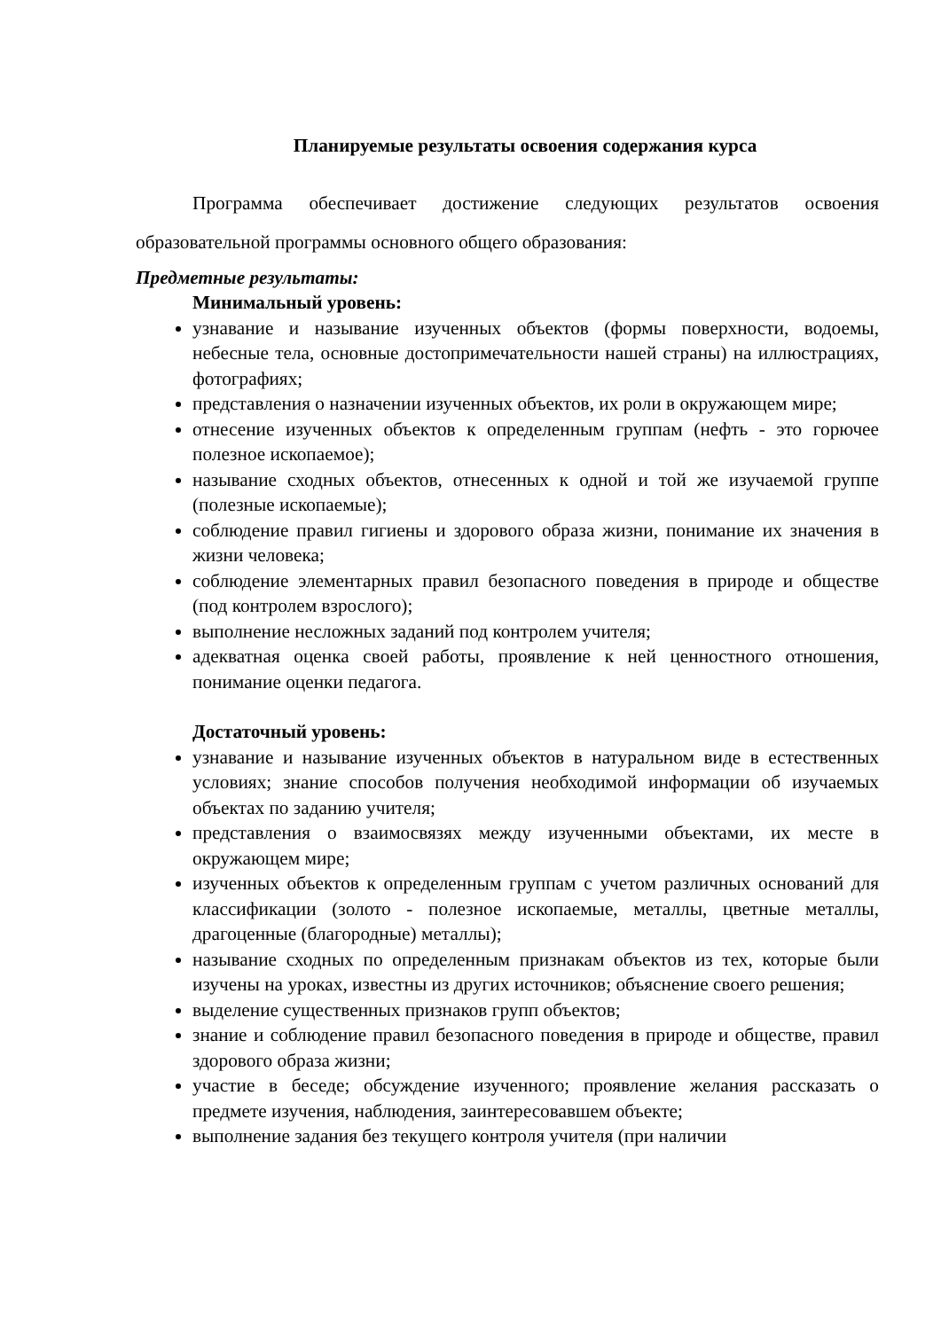Планируемые результаты освоения содержания курса
Программа обеспечивает достижение следующих результатов освоения образовательной программы основного общего образования:
Предметные результаты:
Минимальный уровень:
узнавание и называние изученных объектов (формы поверхности, водоемы, небесные тела, основные достопримечательности нашей страны) на иллюстрациях, фотографиях;
представления о назначении изученных объектов, их роли в окружающем мире;
отнесение изученных объектов к определенным группам (нефть - это горючее полезное ископаемое);
называние сходных объектов, отнесенных к одной и той же изучаемой группе (полезные ископаемые);
соблюдение правил гигиены и здорового образа жизни, понимание их значения в жизни человека;
соблюдение элементарных правил безопасного поведения в природе и обществе (под контролем взрослого);
выполнение несложных заданий под контролем учителя;
адекватная оценка своей работы, проявление к ней ценностного отношения, понимание оценки педагога.
Достаточный уровень:
узнавание и называние изученных объектов в натуральном виде в естественных условиях; знание способов получения необходимой информации об изучаемых объектах по заданию учителя;
представления о взаимосвязях между изученными объектами, их месте в окружающем мире;
изученных объектов к определенным группам с учетом различных оснований для классификации (золото - полезное ископаемые, металлы, цветные металлы, драгоценные (благородные) металлы);
называние сходных по определенным признакам объектов из тех, которые были изучены на уроках, известны из других источников; объяснение своего решения;
выделение существенных признаков групп объектов;
знание и соблюдение правил безопасного поведения в природе и обществе, правил здорового образа жизни;
участие в беседе; обсуждение изученного; проявление желания рассказать о предмете изучения, наблюдения, заинтересовавшем объекте;
выполнение задания без текущего контроля учителя (при наличии